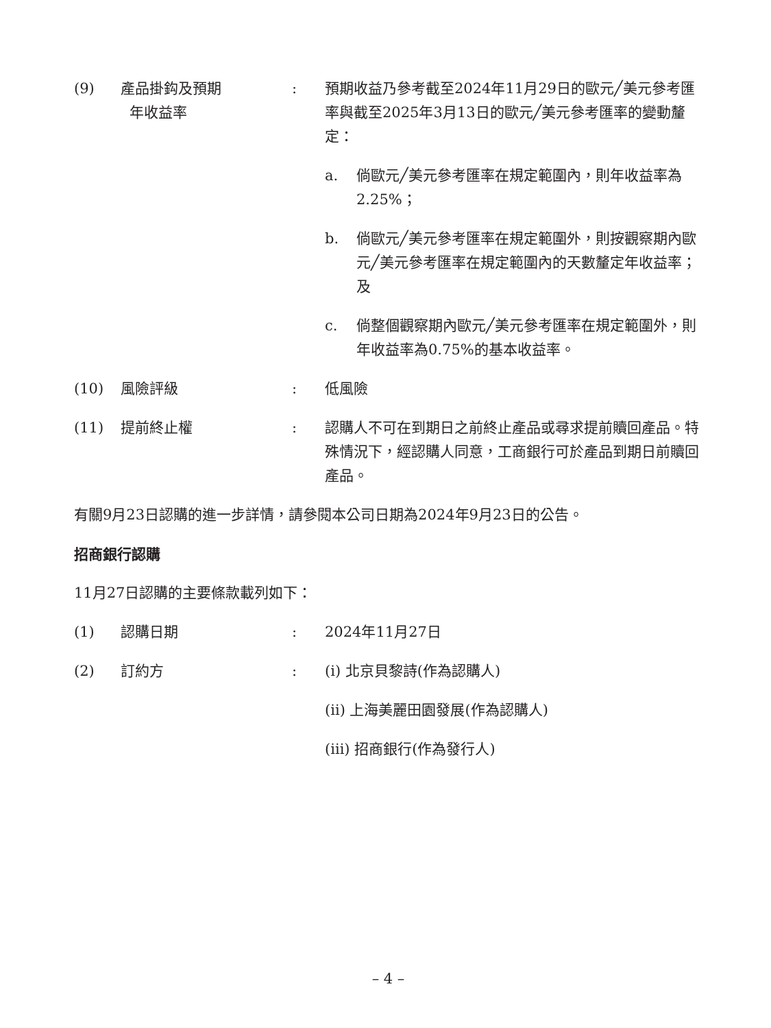(9) 產品掛鈎及預期
年收益率
: 預期收益乃參考截至2024年11月29日的歐元╱美元參考匯率與截至2025年3月13日的歐元╱美元參考匯率的變動釐定：
a. 倘歐元╱美元參考匯率在規定範圍內，則年收益率為2.25%；
b. 倘歐元╱美元參考匯率在規定範圍外，則按觀察期內歐元╱美元參考匯率在規定範圍內的天數釐定年收益率；及
c. 倘整個觀察期內歐元╱美元參考匯率在規定範圍外，則年收益率為0.75%的基本收益率。
(10) 風險評級 : 低風險
(11) 提前終止權 : 認購人不可在到期日之前終止產品或尋求提前贖回產品。特殊情況下，經認購人同意，工商銀行可於產品到期日前贖回產品。
有關9月23日認購的進一步詳情，請參閱本公司日期為2024年9月23日的公告。
招商銀行認購
11月27日認購的主要條款載列如下：
(1) 認購日期 : 2024年11月27日
(2) 訂約方 : (i) 北京貝黎詩(作為認購人)
(ii) 上海美麗田園發展(作為認購人)
(iii) 招商銀行(作為發行人)
– 4 –